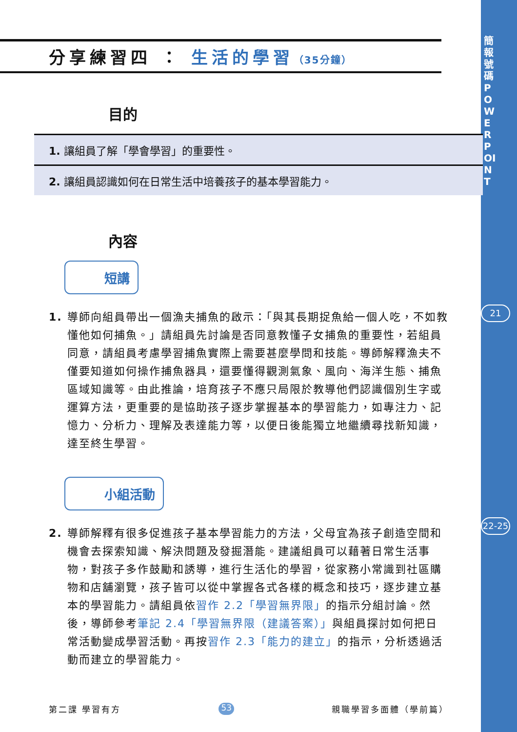簡報號碼 POWERPOINT
21
22-25
分享練習四 ： 生活的學習（35分鐘）
目的
1. 讓組員了解「學會學習」的重要性。
2. 讓組員認識如何在日常生活中培養孩子的基本學習能力。
內容
短講
1. 導師向組員帶出一個漁夫捕魚的啟示：「與其長期捉魚給一個人吃，不如教懂他如何捕魚。」請組員先討論是否同意教懂子女捕魚的重要性，若組員同意，請組員考慮學習捕魚實際上需要甚麼學問和技能。導師解釋漁夫不僅要知道如何操作捕魚器具，還要懂得觀測氣象、風向、海洋生態、捕魚區域知識等。由此推論，培育孩子不應只局限於教導他們認識個別生字或運算方法，更重要的是協助孩子逐步掌握基本的學習能力，如專注力、記憶力、分析力、理解及表達能力等，以便日後能獨立地繼續尋找新知識，達至終生學習。
小組活動
2. 導師解釋有很多促進孩子基本學習能力的方法，父母宜為孩子創造空間和機會去探索知識、解決問題及發掘潛能。建議組員可以藉著日常生活事物，對孩子多作鼓勵和誘導，進行生活化的學習，從家務小常識到社區購物和店舖瀏覽，孩子皆可以從中掌握各式各樣的概念和技巧，逐步建立基本的學習能力。請組員依習作 2.2「學習無界限」的指示分組討論。然後，導師參考筆記 2.4「學習無界限（建議答案）」與組員探討如何把日常活動變成學習活動。再按習作 2.3「能力的建立」的指示，分析透過活動而建立的學習能力。
第二課 學習有方 53 親職學習多面體（學前篇）